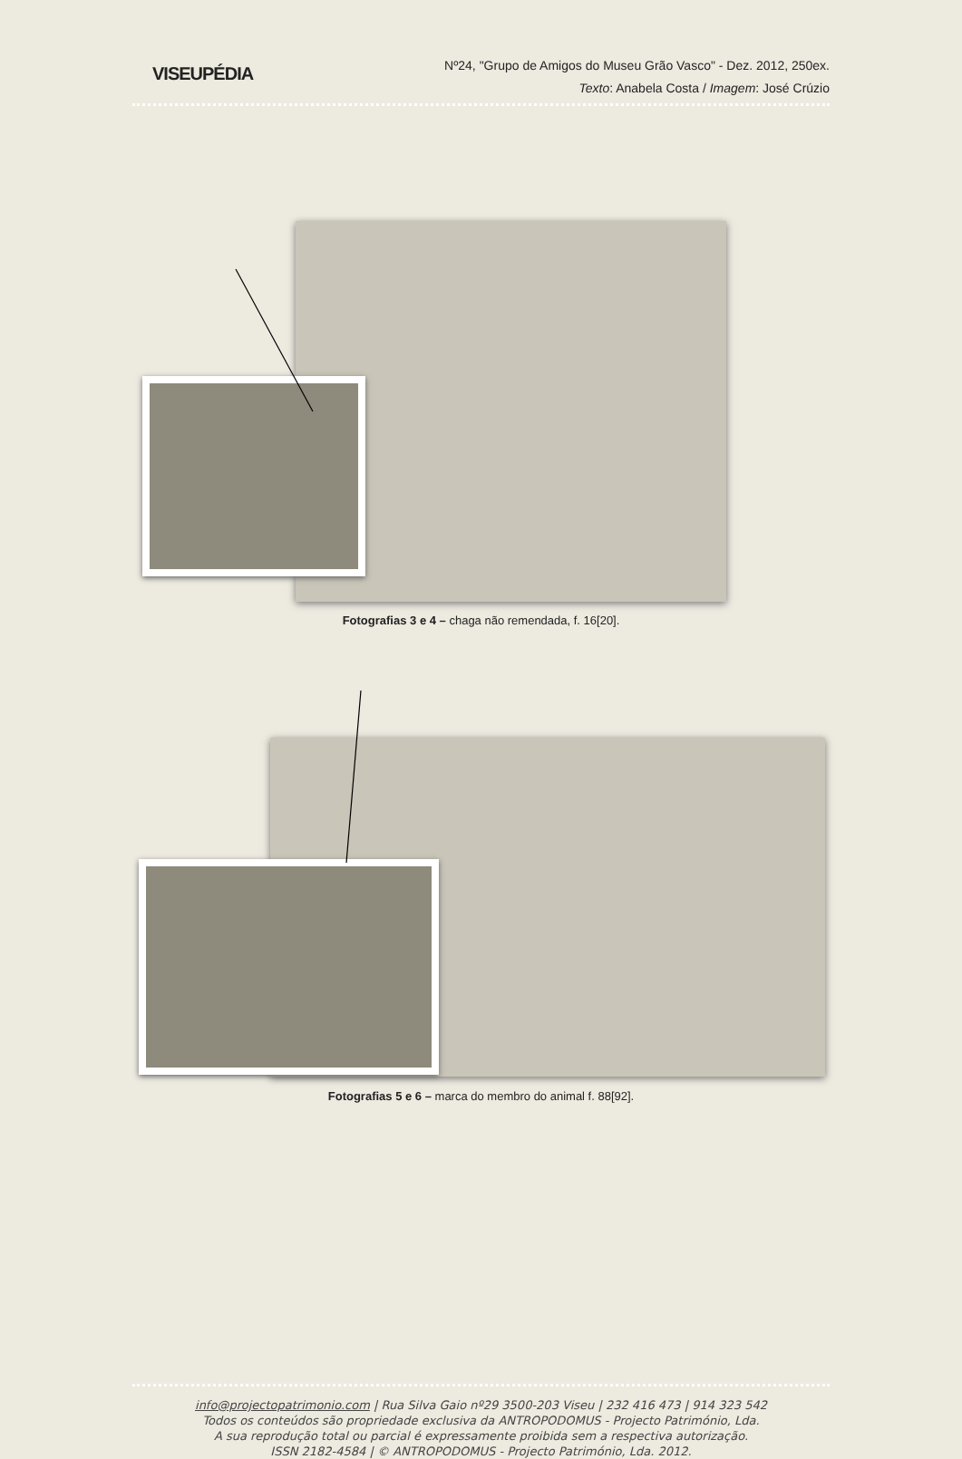VISEUPÉDIA
Nº24, "Grupo de Amigos do Museu Grão Vasco" - Dez. 2012, 250ex.
Texto: Anabela Costa / Imagem: José Crúzio
Fotografias 3 e 4 – chaga não remendada, f. 16[20].
Fotografias 5 e 6 – marca do membro do animal f. 88[92].
info@projectopatrimonio.com | Rua Silva Gaio nº29 3500-203 Viseu | 232 416 473 | 914 323 542
Todos os conteúdos são propriedade exclusiva da ANTROPODOMUS - Projecto Património, Lda.
A sua reprodução total ou parcial é expressamente proibida sem a respectiva autorização.
ISSN 2182-4584 | © ANTROPODOMUS - Projecto Património, Lda. 2012.